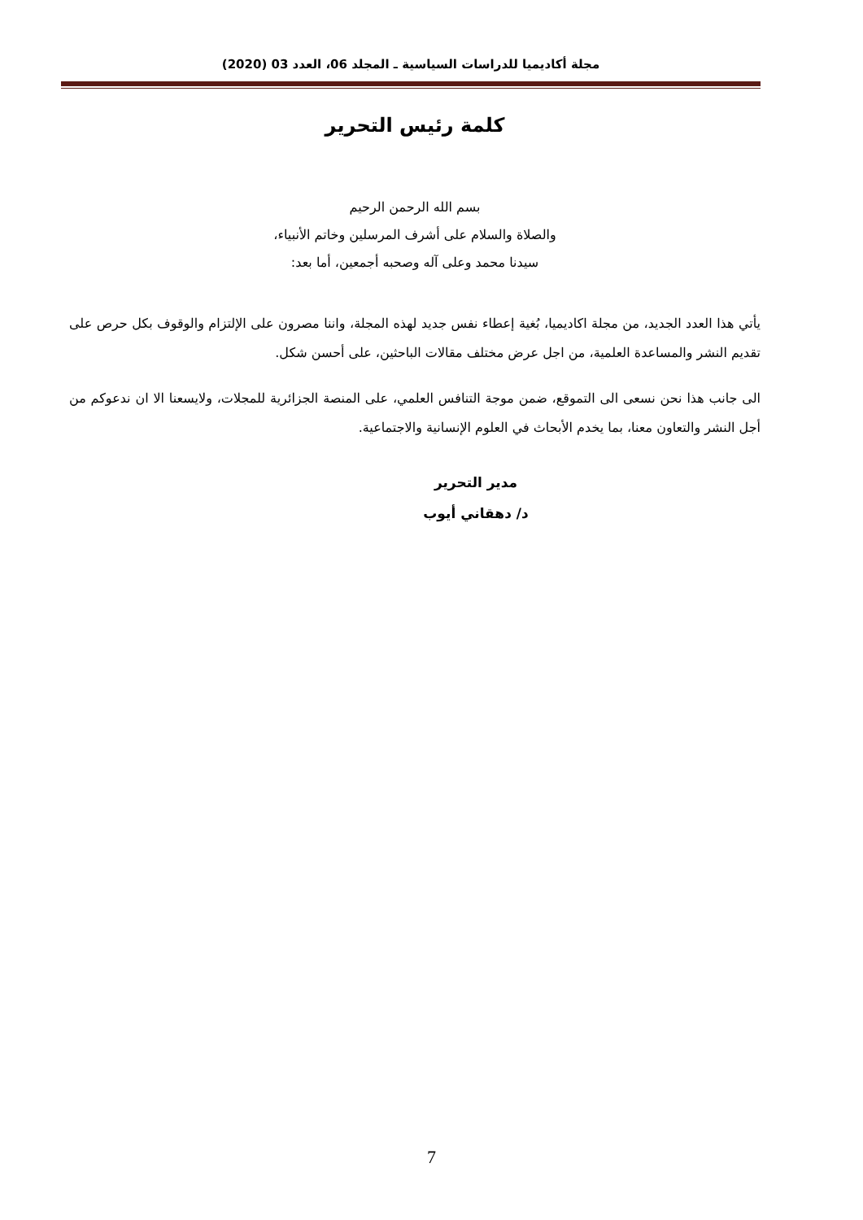مجلة أكاديميا للدراسات السياسية ـ المجلد 06، العدد 03 (2020)
كلمة رئيس التحرير
بسم الله الرحمن الرحيم
والصلاة والسلام على أشرف المرسلين وخاتم الأنبياء،
سيدنا محمد وعلى آله وصحبه أجمعين، أما بعد:
يأتي هذا العدد الجديد، من مجلة اكاديميا، بُغية إعطاء نفس جديد لهذه المجلة، واننا مصرون على الإلتزام والوقوف بكل حرص على تقديم النشر والمساعدة العلمية، من اجل عرض مختلف مقالات الباحثين، على أحسن شكل.
الى جانب هذا نحن نسعى الى التموقع، ضمن موجة التنافس العلمي، على المنصة الجزائرية للمجلات، ولايسعنا الا ان ندعوكم من أجل النشر والتعاون معنا، بما يخدم الأبحاث في العلوم الإنسانية والاجتماعية.
مدير التحرير
د/ دهقاني أيوب
7